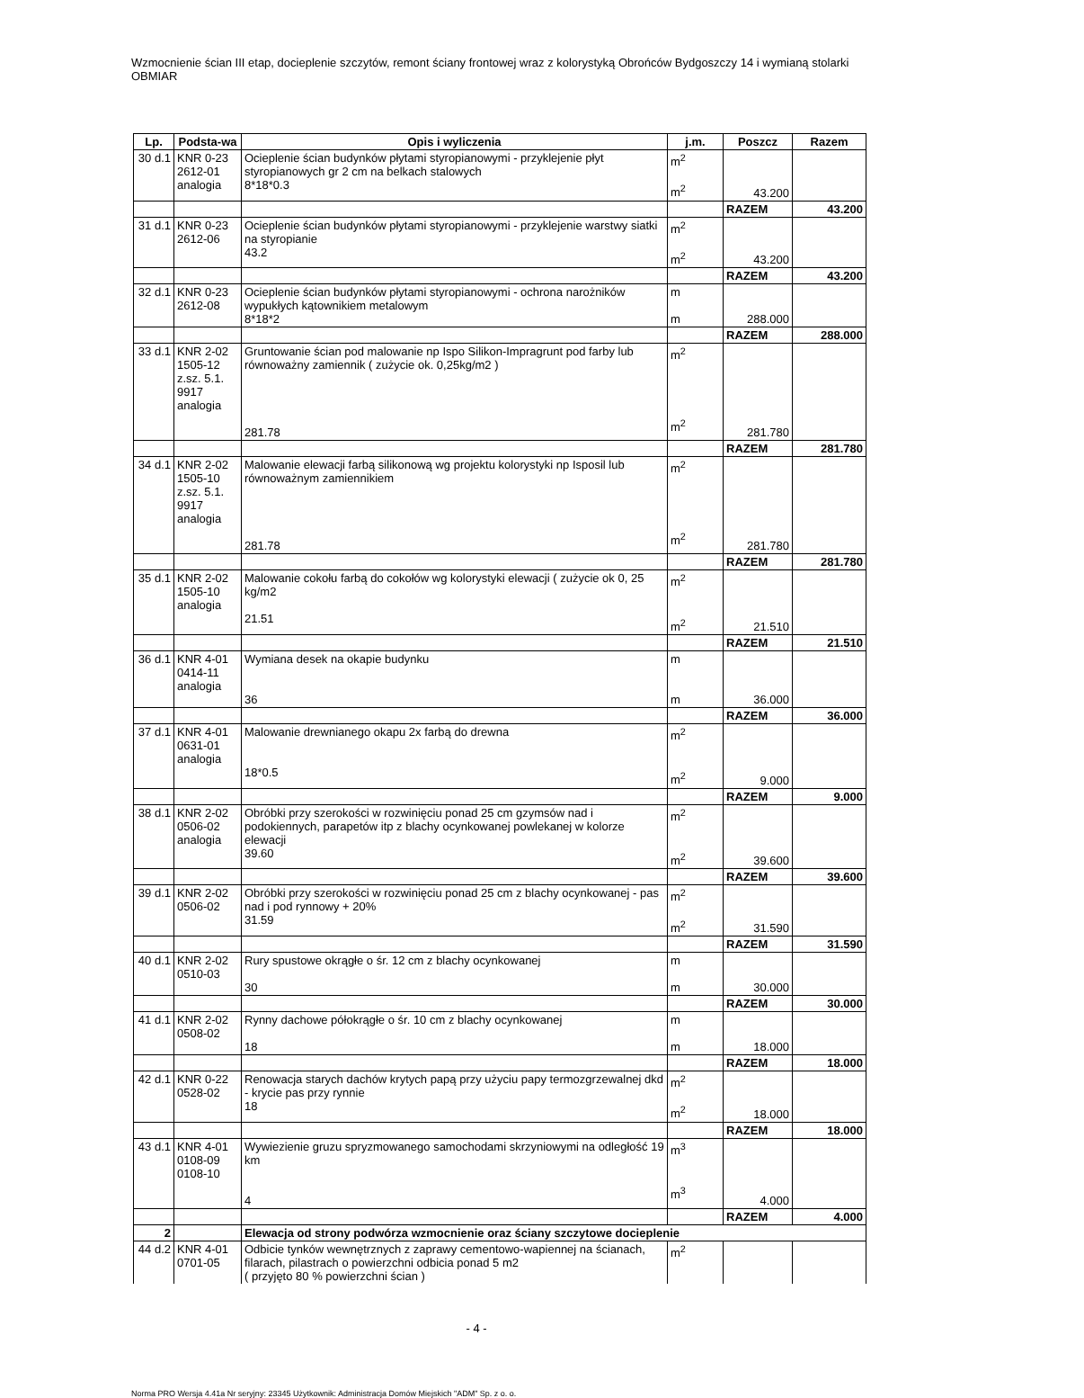Wzmocnienie ścian III etap, docieplenie szczytów, remont ściany frontowej wraz z kolorystyką Obrońców Bydgoszczy 14 i wymianą stolarki OBMIAR
| Lp. | Podsta-wa | Opis i wyliczenia | j.m. | Poszcz | Razem |
| --- | --- | --- | --- | --- | --- |
| 30 d.1 | KNR 0-23 2612-01 analogia | Ocieplenie ścian budynków płytami styropianowymi - przyklejenie płyt styropianowych gr 2 cm na belkach stalowych 8*18*0.3 | m<sup>2</sup> m<sup>2</sup> | 43.200 | |
| | | | | RAZEM | 43.200 |
| 31 d.1 | KNR 0-23 2612-06 | Ocieplenie ścian budynków płytami styropianowymi - przyklejenie warstwy siatki na styropianie 43.2 | m<sup>2</sup> m<sup>2</sup> | 43.200 | |
| | | | | RAZEM | 43.200 |
| 32 d.1 | KNR 0-23 2612-08 | Ocieplenie ścian budynków płytami styropianowymi - ochrona narożników wypukłych kątownikiem metalowym 8*18*2 | m m | 288.000 | |
| | | | | RAZEM | 288.000 |
| 33 d.1 | KNR 2-02 1505-12 z.sz. 5.1. 9917 analogia | Gruntowanie ścian pod malowanie np Ispo Silikon-Impragrunt pod farby lub równoważny zamiennik ( zużycie ok. 0,25kg/m2 ) 281.78 | m<sup>2</sup> m<sup>2</sup> | 281.780 | |
| | | | | RAZEM | 281.780 |
| 34 d.1 | KNR 2-02 1505-10 z.sz. 5.1. 9917 analogia | Malowanie elewacji farbą silikonową wg projektu kolorystyki np Isposil lub równoważnym zamiennikiem 281.78 | m<sup>2</sup> m<sup>2</sup> | 281.780 | |
| | | | | RAZEM | 281.780 |
| 35 d.1 | KNR 2-02 1505-10 analogia | Malowanie cokołu farbą do cokołów wg kolorystyki elewacji ( zużycie ok 0, 25 kg/m2 21.51 | m<sup>2</sup> m<sup>2</sup> | 21.510 | |
| | | | | RAZEM | 21.510 |
| 36 d.1 | KNR 4-01 0414-11 analogia | Wymiana desek na okapie budynku 36 | m m | 36.000 | |
| | | | | RAZEM | 36.000 |
| 37 d.1 | KNR 4-01 0631-01 analogia | Malowanie drewnianego okapu 2x farbą do drewna 18*0.5 | m<sup>2</sup> m<sup>2</sup> | 9.000 | |
| | | | | RAZEM | 9.000 |
| 38 d.1 | KNR 2-02 0506-02 analogia | Obróbki przy szerokości w rozwinięciu ponad 25 cm gzymsów nad i podokiennych, parapetów itp z blachy ocynkowanej powlekanej w kolorze elewacji 39.60 | m<sup>2</sup> m<sup>2</sup> | 39.600 | |
| | | | | RAZEM | 39.600 |
| 39 d.1 | KNR 2-02 0506-02 | Obróbki przy szerokości w rozwinięciu ponad 25 cm z blachy ocynkowanej - pas nad i pod rynnowy + 20% 31.59 | m<sup>2</sup> m<sup>2</sup> | 31.590 | |
| | | | | RAZEM | 31.590 |
| 40 d.1 | KNR 2-02 0510-03 | Rury spustowe okrągłe o śr. 12 cm z blachy ocynkowanej 30 | m m | 30.000 | |
| | | | | RAZEM | 30.000 |
| 41 d.1 | KNR 2-02 0508-02 | Rynny dachowe półokrągłe o śr. 10 cm z blachy ocynkowanej 18 | m m | 18.000 | |
| | | | | RAZEM | 18.000 |
| 42 d.1 | KNR 0-22 0528-02 | Renowacja starych dachów krytych papą przy użyciu papy termozgrzewalnej dkd - krycie pas przy rynnie 18 | m<sup>2</sup> m<sup>2</sup> | 18.000 | |
| | | | | RAZEM | 18.000 |
| 43 d.1 | KNR 4-01 0108-09 0108-10 | Wywiezienie gruzu spryzmowanego samochodami skrzyniowymi na odległość 19 km 4 | m<sup>3</sup> m<sup>3</sup> | 4.000 | |
| | | | | RAZEM | 4.000 |
| 2 | | Elewacja od strony podwórza wzmocnienie oraz ściany szczytowe docieplenie | | | |
| 44 d.2 | KNR 4-01 0701-05 | Odbicie tynków wewnętrznych z zaprawy cementowo-wapiennej na ścianach, filarach, pilastrach o powierzchni odbicia ponad 5 m2 ( przyjęto 80 % powierzchni ścian ) | m<sup>2</sup> | | |
- 4 -
Norma PRO Wersja 4.41a Nr seryjny: 23345 Użytkownik: Administracja Domów Miejskich "ADM" Sp. z o. o.